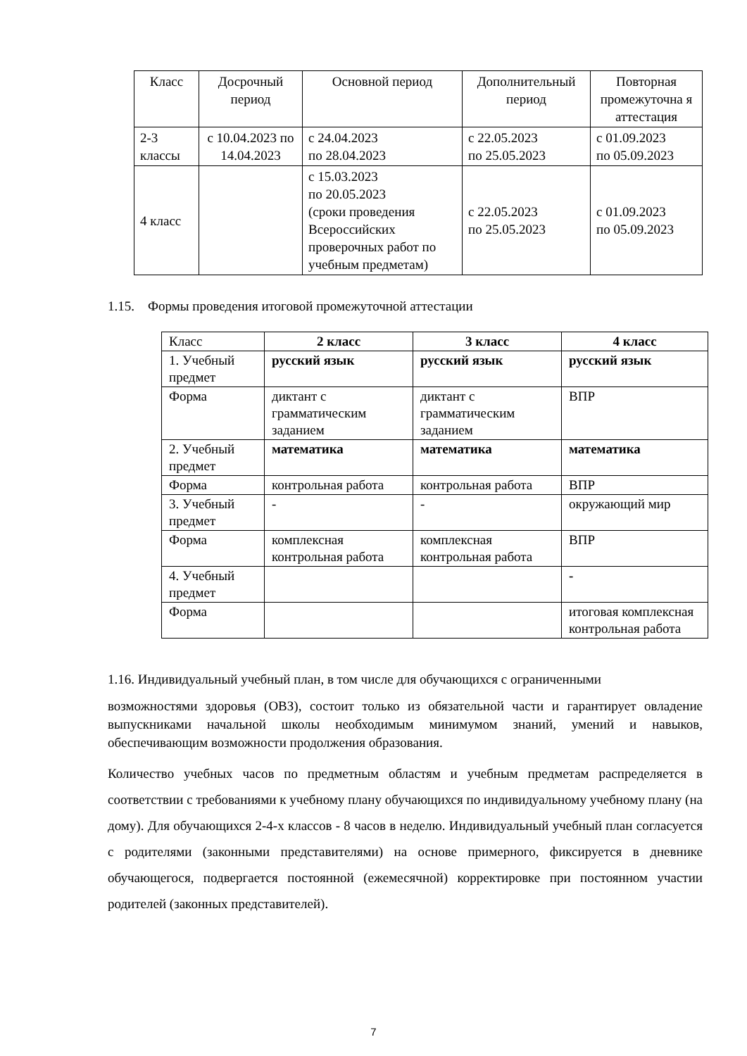| Класс | Досрочный период | Основной период | Дополнительный период | Повторная промежуточна я аттестация |
| --- | --- | --- | --- | --- |
| 2-3 классы | с 10.04.2023 по 14.04.2023 | с 24.04.2023 по 28.04.2023 | с 22.05.2023 по 25.05.2023 | с 01.09.2023 по 05.09.2023 |
| 4 класс | | с 15.03.2023 по 20.05.2023 (сроки проведения Всероссийских проверочных работ по учебным предметам) | с 22.05.2023 по 25.05.2023 | с 01.09.2023 по 05.09.2023 |
1.15. Формы проведения итоговой промежуточной аттестации
| Класс | 2 класс | 3 класс | 4 класс |
| 1. Учебный предмет | русский язык | русский язык | русский язык |
| Форма | диктант с грамматическим заданием | диктант с грамматическим заданием | ВПР |
| 2. Учебный предмет | математика | математика | математика |
| Форма | контрольная работа | контрольная работа | ВПР |
| 3. Учебный предмет | - | - | окружающий мир |
| Форма | комплексная контрольная работа | комплексная контрольная работа | ВПР |
| 4. Учебный предмет | | | - |
| Форма | | | итоговая комплексная контрольная работа |
1.16. Индивидуальный учебный план, в том числе для обучающихся с ограниченными
возможностями здоровья (ОВЗ), состоит только из обязательной части и гарантирует овладение выпускниками начальной школы необходимым минимумом знаний, умений и навыков, обеспечивающим возможности продолжения образования.
Количество учебных часов по предметным областям и учебным предметам распределяется в соответствии с требованиями к учебному плану обучающихся по индивидуальному учебному плану (на дому). Для обучающихся 2-4-х классов - 8 часов в неделю. Индивидуальный учебный план согласуется с родителями (законными представителями) на основе примерного, фиксируется в дневнике обучающегося, подвергается постоянной (ежемесячной) корректировке при постоянном участии родителей (законных представителей).
7